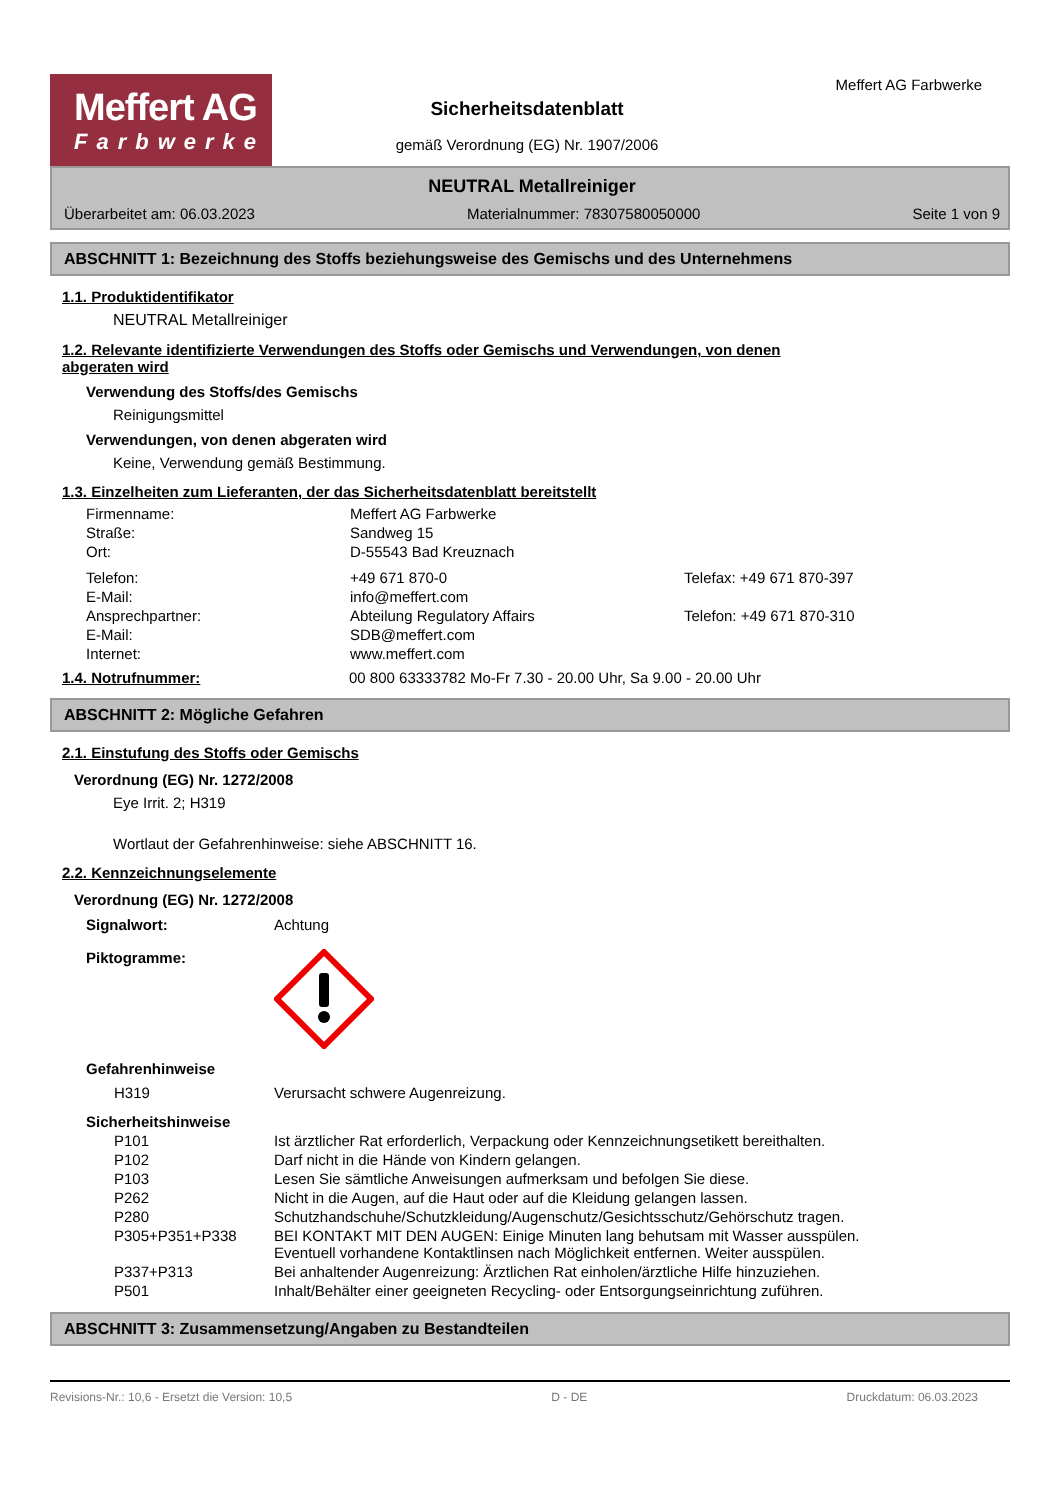Meffert AG
Farbwerke
Sicherheitsdatenblatt
gemäß Verordnung (EG) Nr. 1907/2006
Meffert AG Farbwerke
NEUTRAL Metallreiniger
Überarbeitet am: 06.03.2023 Materialnummer: 78307580050000 Seite 1 von 9
ABSCHNITT 1: Bezeichnung des Stoffs beziehungsweise des Gemischs und des Unternehmens
1.1. Produktidentifikator
NEUTRAL Metallreiniger
1.2. Relevante identifizierte Verwendungen des Stoffs oder Gemischs und Verwendungen, von denen
abgeraten wird
Verwendung des Stoffs/des Gemischs
Reinigungsmittel
Verwendungen, von denen abgeraten wird
Keine, Verwendung gemäß Bestimmung.
1.3. Einzelheiten zum Lieferanten, der das Sicherheitsdatenblatt bereitstellt
| Firmenname: | Meffert AG Farbwerke | |
| Straße: | Sandweg 15 | |
| Ort: | D-55543 Bad Kreuznach | |
| Telefon: | +49 671 870-0 | Telefax: +49 671 870-397 |
| E-Mail: | info@meffert.com | |
| Ansprechpartner: | Abteilung Regulatory Affairs | Telefon: +49 671 870-310 |
| E-Mail: | SDB@meffert.com | |
| Internet: | www.meffert.com | |
1.4. Notrufnummer: 00 800 63333782 Mo-Fr 7.30 - 20.00 Uhr, Sa 9.00 - 20.00 Uhr
ABSCHNITT 2: Mögliche Gefahren
2.1. Einstufung des Stoffs oder Gemischs
Verordnung (EG) Nr. 1272/2008
Eye Irrit. 2; H319
Wortlaut der Gefahrenhinweise: siehe ABSCHNITT 16.
2.2. Kennzeichnungselemente
Verordnung (EG) Nr. 1272/2008
Signalwort: Achtung
Piktogramme:
| Gefahrenhinweise | |
| H319 | Verursacht schwere Augenreizung. |
| Sicherheitshinweise | |
| P101 | Ist ärztlicher Rat erforderlich, Verpackung oder Kennzeichnungsetikett bereithalten. |
| P102 | Darf nicht in die Hände von Kindern gelangen. |
| P103 | Lesen Sie sämtliche Anweisungen aufmerksam und befolgen Sie diese. |
| P262 | Nicht in die Augen, auf die Haut oder auf die Kleidung gelangen lassen. |
| P280 | Schutzhandschuhe/Schutzkleidung/Augenschutz/Gesichtsschutz/Gehörschutz tragen. |
| P305+P351+P338 | BEI KONTAKT MIT DEN AUGEN: Einige Minuten lang behutsam mit Wasser ausspülen. Eventuell vorhandene Kontaktlinsen nach Möglichkeit entfernen. Weiter ausspülen. |
| P337+P313 | Bei anhaltender Augenreizung: Ärztlichen Rat einholen/ärztliche Hilfe hinzuziehen. |
| P501 | Inhalt/Behälter einer geeigneten Recycling- oder Entsorgungseinrichtung zuführen. |
ABSCHNITT 3: Zusammensetzung/Angaben zu Bestandteilen
Revisions-Nr.: 10,6 - Ersetzt die Version: 10,5 D - DE Druckdatum: 06.03.2023